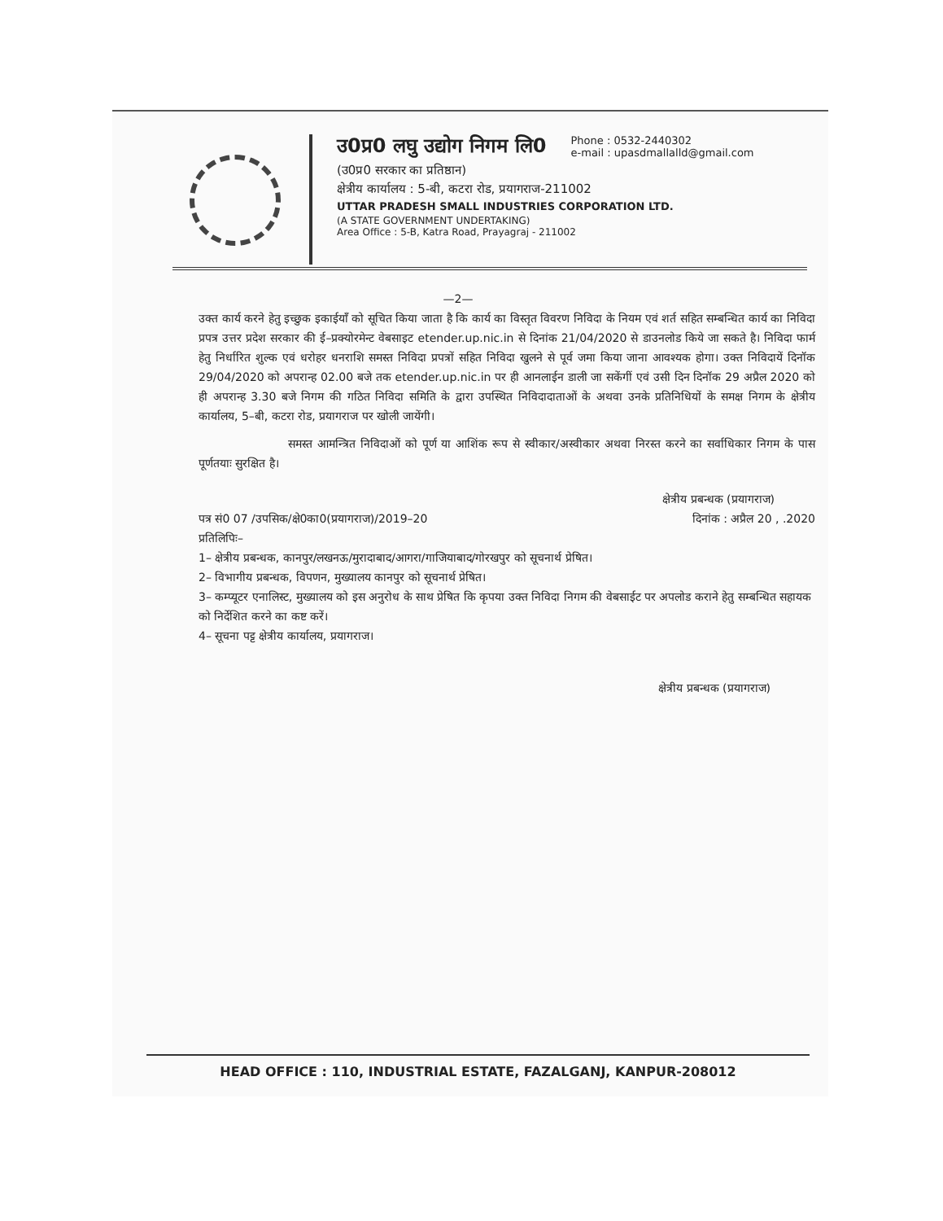उ0प्र0 लघु उद्योग निगम लि0
Phone : 0532-2440302
e-mail : upasdmallalld@gmail.com
(उ0प्र0 सरकार का प्रतिष्ठान)
क्षेत्रीय कार्यालय : 5-बी, कटरा रोड, प्रयागराज-211002
UTTAR PRADESH SMALL INDUSTRIES CORPORATION LTD.
(A STATE GOVERNMENT UNDERTAKING)
Area Office : 5-B, Katra Road, Prayagraj - 211002
—2—
उक्त कार्य करने हेतु इच्छुक इकाईयाँ को सूचित किया जाता है कि कार्य का विस्तृत विवरण निविदा के नियम एवं शर्त सहित सम्बन्धित कार्य का निविदा प्रपत्र उत्तर प्रदेश सरकार की ई–प्रक्योरमेन्ट वेबसाइट etender.up.nic.in से दिनांक 21/04/2020 से डाउनलोड किये जा सकते है। निविदा फार्म हेतु निर्धारित शुल्क एवं धरोहर धनराशि समस्त निविदा प्रपत्रों सहित निविदा खुलने से पूर्व जमा किया जाना आवश्यक होगा। उक्त निविदायें दिनॉक 29/04/2020 को अपरान्ह 02.00 बजे तक etender.up.nic.in पर ही आनलाईन डाली जा सकेंगीं एवं उसी दिन दिनॉक 29 अप्रैल 2020 को ही अपरान्ह 3.30 बजे निगम की गठित निविदा समिति के द्वारा उपस्थित निविदादाताओं के अथवा उनके प्रतिनिधियों के समक्ष निगम के क्षेत्रीय कार्यालय, 5–बी, कटरा रोड, प्रयागराज पर खोली जायेंगी।
समस्त आमन्त्रित निविदाओं को पूर्ण या आशिंक रूप से स्वीकार/अस्वीकार अथवा निरस्त करने का सर्वाधिकार निगम के पास पूर्णतयाः सुरक्षित है।
क्षेत्रीय प्रबन्धक (प्रयागराज)
पत्र सं0 07 /उपसिक/क्षे0का0(प्रयागराज)/2019–20 दिनांक : अप्रैल 20 , .2020
प्रतिलिपिः–
1– क्षेत्रीय प्रबन्धक, कानपुर/लखनऊ/मुरादाबाद/आगरा/गाजियाबाद/गोरखपुर को सूचनार्थ प्रेषित।
2– विभागीय प्रबन्धक, विपणन, मुख्यालय कानपुर को सूचनार्थ प्रेषित।
3– कम्प्यूटर एनालिस्ट, मुख्यालय को इस अनुरोध के साथ प्रेषित कि कृपया उक्त निविदा निगम की वेबसाईट पर अपलोड कराने हेतु सम्बन्धित सहायक को निर्देशित करने का कष्ट करें।
4– सूचना पट्ट क्षेत्रीय कार्यालय, प्रयागराज।
क्षेत्रीय प्रबन्धक (प्रयागराज)
HEAD OFFICE : 110, INDUSTRIAL ESTATE, FAZALGANJ, KANPUR-208012